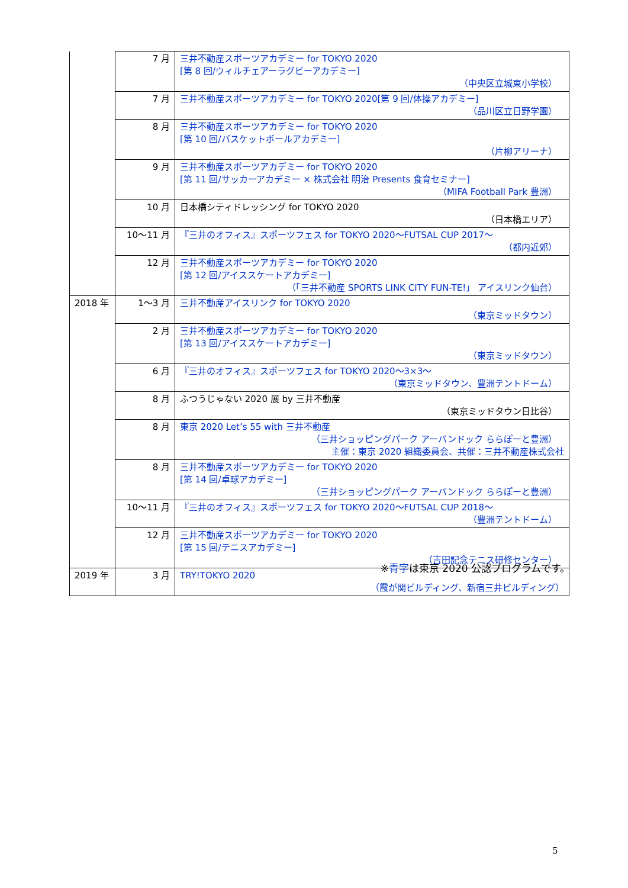| | 7 月 | 三井不動産スポーツアカデミー for TOKYO 2020 [第 8 回/ウィルチェアーラグビーアカデミー] （中央区立城東小学校） |
| | 7 月 | 三井不動産スポーツアカデミー for TOKYO 2020[第 9 回/体操アカデミー] （品川区立日野学園） |
| | 8 月 | 三井不動産スポーツアカデミー for TOKYO 2020 [第 10 回/バスケットボールアカデミー] （片柳アリーナ） |
| | 9 月 | 三井不動産スポーツアカデミー for TOKYO 2020 [第 11 回/サッカーアカデミー × 株式会社 明治 Presents 食育セミナー] （MIFA Football Park 豊洲） |
| | 10 月 | 日本橋シティドレッシング for TOKYO 2020 （日本橋エリア） |
| | 10～11 月 | 『三井のオフィス』スポーツフェス for TOKYO 2020～FUTSAL CUP 2017～ （都内近郊） |
| | 12 月 | 三井不動産スポーツアカデミー for TOKYO 2020 [第 12 回/アイススケートアカデミー] （「三井不動産 SPORTS LINK CITY FUN-TE!」 アイスリンク仙台） |
| 2018 年 | 1～3 月 | 三井不動産アイスリンク for TOKYO 2020 （東京ミッドタウン） |
| | 2 月 | 三井不動産スポーツアカデミー for TOKYO 2020 [第 13 回/アイススケートアカデミー] （東京ミッドタウン） |
| | 6 月 | 『三井のオフィス』スポーツフェス for TOKYO 2020～3×3～ （東京ミッドタウン、豊洲テントドーム） |
| | 8 月 | ふつうじゃない 2020 展 by 三井不動産 （東京ミッドタウン日比谷） |
| | 8 月 | 東京 2020 Let’s 55 with 三井不動産 （三井ショッピングパーク アーバンドック ららぽーと豊洲） 主催：東京 2020 組織委員会、共催：三井不動産株式会社 |
| | 8 月 | 三井不動産スポーツアカデミー for TOKYO 2020 [第 14 回/卓球アカデミー] （三井ショッピングパーク アーバンドック ららぽーと豊洲） |
| | 10～11 月 | 『三井のオフィス』スポーツフェス for TOKYO 2020～FUTSAL CUP 2018～ （豊洲テントドーム） |
| | 12 月 | 三井不動産スポーツアカデミー for TOKYO 2020 [第 15 回/テニスアカデミー] （吉田記念テニス研修センター） |
| 2019 年 | 3 月 | TRY!TOKYO 2020 （霞が関ビルディング、新宿三井ビルディング） |
※青字は東京 2020 公認プログラムです。
5